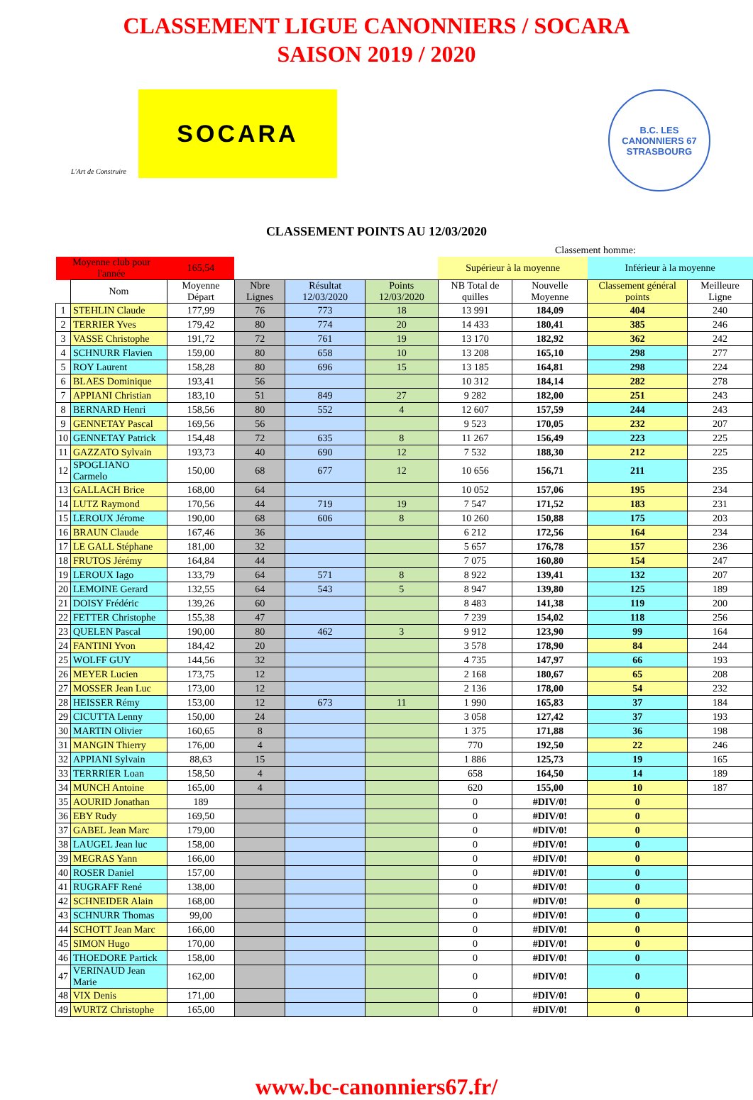CLASSEMENT LIGUE CANONNIERS / SOCARA
SAISON 2019 / 2020
L'Art de Construire
SOCARA
B.C. LES CANONNIERS 67
STRASBOURG
CLASSEMENT POINTS AU 12/03/2020
| | | | | | | Classement homme: | | | |
| Moyenne club pour l'année | | 165,54 | | | | Supérieur à la moyenne | | Inférieur à la moyenne | |
| | Nom | Moyenne Départ | Nbre Lignes | Résultat 12/03/2020 | Points 12/03/2020 | NB Total de quilles | Nouvelle Moyenne | Classement général points | Meilleure Ligne |
| 1 | STEHLIN Claude | 177,99 | 76 | 773 | 18 | 13 991 | 184,09 | 404 | 240 |
| 2 | TERRIER Yves | 179,42 | 80 | 774 | 20 | 14 433 | 180,41 | 385 | 246 |
| 3 | VASSE Christophe | 191,72 | 72 | 761 | 19 | 13 170 | 182,92 | 362 | 242 |
| 4 | SCHNURR Flavien | 159,00 | 80 | 658 | 10 | 13 208 | 165,10 | 298 | 277 |
| 5 | ROY Laurent | 158,28 | 80 | 696 | 15 | 13 185 | 164,81 | 298 | 224 |
| 6 | BLAES Dominique | 193,41 | 56 | | | 10 312 | 184,14 | 282 | 278 |
| 7 | APPIANI Christian | 183,10 | 51 | 849 | 27 | 9 282 | 182,00 | 251 | 243 |
| 8 | BERNARD Henri | 158,56 | 80 | 552 | 4 | 12 607 | 157,59 | 244 | 243 |
| 9 | GENNETAY Pascal | 169,56 | 56 | | | 9 523 | 170,05 | 232 | 207 |
| 10 | GENNETAY Patrick | 154,48 | 72 | 635 | 8 | 11 267 | 156,49 | 223 | 225 |
| 11 | GAZZATO Sylvain | 193,73 | 40 | 690 | 12 | 7 532 | 188,30 | 212 | 225 |
| 12 | SPOGLIANO Carmelo | 150,00 | 68 | 677 | 12 | 10 656 | 156,71 | 211 | 235 |
| 13 | GALLACH Brice | 168,00 | 64 | | | 10 052 | 157,06 | 195 | 234 |
| 14 | LUTZ Raymond | 170,56 | 44 | 719 | 19 | 7 547 | 171,52 | 183 | 231 |
| 15 | LEROUX Jérome | 190,00 | 68 | 606 | 8 | 10 260 | 150,88 | 175 | 203 |
| 16 | BRAUN Claude | 167,46 | 36 | | | 6 212 | 172,56 | 164 | 234 |
| 17 | LE GALL Stéphane | 181,00 | 32 | | | 5 657 | 176,78 | 157 | 236 |
| 18 | FRUTOS Jérémy | 164,84 | 44 | | | 7 075 | 160,80 | 154 | 247 |
| 19 | LEROUX Iago | 133,79 | 64 | 571 | 8 | 8 922 | 139,41 | 132 | 207 |
| 20 | LEMOINE Gerard | 132,55 | 64 | 543 | 5 | 8 947 | 139,80 | 125 | 189 |
| 21 | DOISY Frédéric | 139,26 | 60 | | | 8 483 | 141,38 | 119 | 200 |
| 22 | FETTER Christophe | 155,38 | 47 | | | 7 239 | 154,02 | 118 | 256 |
| 23 | QUELEN Pascal | 190,00 | 80 | 462 | 3 | 9 912 | 123,90 | 99 | 164 |
| 24 | FANTINI Yvon | 184,42 | 20 | | | 3 578 | 178,90 | 84 | 244 |
| 25 | WOLFF GUY | 144,56 | 32 | | | 4 735 | 147,97 | 66 | 193 |
| 26 | MEYER Lucien | 173,75 | 12 | | | 2 168 | 180,67 | 65 | 208 |
| 27 | MOSSER Jean Luc | 173,00 | 12 | | | 2 136 | 178,00 | 54 | 232 |
| 28 | HEISSER Rémy | 153,00 | 12 | 673 | 11 | 1 990 | 165,83 | 37 | 184 |
| 29 | CICUTTA Lenny | 150,00 | 24 | | | 3 058 | 127,42 | 37 | 193 |
| 30 | MARTIN Olivier | 160,65 | 8 | | | 1 375 | 171,88 | 36 | 198 |
| 31 | MANGIN Thierry | 176,00 | 4 | | | 770 | 192,50 | 22 | 246 |
| 32 | APPIANI Sylvain | 88,63 | 15 | | | 1 886 | 125,73 | 19 | 165 |
| 33 | TERRRIER Loan | 158,50 | 4 | | | 658 | 164,50 | 14 | 189 |
| 34 | MUNCH Antoine | 165,00 | 4 | | | 620 | 155,00 | 10 | 187 |
| 35 | AOURID Jonathan | 189 | | | | 0 | #DIV/0! | 0 | |
| 36 | EBY Rudy | 169,50 | | | | 0 | #DIV/0! | 0 | |
| 37 | GABEL Jean Marc | 179,00 | | | | 0 | #DIV/0! | 0 | |
| 38 | LAUGEL Jean luc | 158,00 | | | | 0 | #DIV/0! | 0 | |
| 39 | MEGRAS Yann | 166,00 | | | | 0 | #DIV/0! | 0 | |
| 40 | ROSER Daniel | 157,00 | | | | 0 | #DIV/0! | 0 | |
| 41 | RUGRAFF René | 138,00 | | | | 0 | #DIV/0! | 0 | |
| 42 | SCHNEIDER Alain | 168,00 | | | | 0 | #DIV/0! | 0 | |
| 43 | SCHNURR Thomas | 99,00 | | | | 0 | #DIV/0! | 0 | |
| 44 | SCHOTT Jean Marc | 166,00 | | | | 0 | #DIV/0! | 0 | |
| 45 | SIMON Hugo | 170,00 | | | | 0 | #DIV/0! | 0 | |
| 46 | THOEDORE Partick | 158,00 | | | | 0 | #DIV/0! | 0 | |
| 47 | VERINAUD Jean Marie | 162,00 | | | | 0 | #DIV/0! | 0 | |
| 48 | VIX Denis | 171,00 | | | | 0 | #DIV/0! | 0 | |
| 49 | WURTZ Christophe | 165,00 | | | | 0 | #DIV/0! | 0 | |
www.bc-canonniers67.fr/